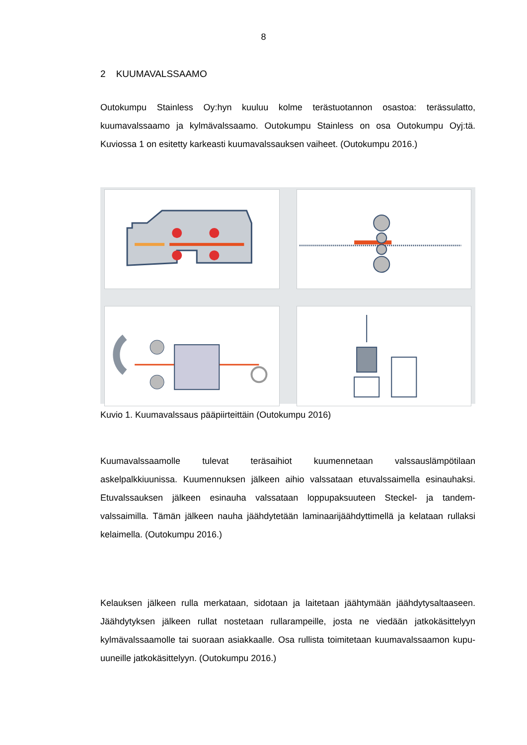8
2 KUUMAVALSSAAMO
Outokumpu Stainless Oy:hyn kuuluu kolme terästuotannon osastoa: terässulatto, kuumavalssaamo ja kylmävalssaamo. Outokumpu Stainless on osa Outokumpu Oyj:tä. Kuviossa 1 on esitetty karkeasti kuumavalssauksen vaiheet. (Outokumpu 2016.)
Kuvio 1. Kuumavalssaus pääpiirteittäin (Outokumpu 2016)
Kuumavalssaamolle tulevat teräsaihiot kuumennetaan valssauslämpötilaan askelpalkkiuunissa. Kuumennuksen jälkeen aihio valssataan etuvalssaimella esinauhaksi. Etuvalssauksen jälkeen esinauha valssataan loppupaksuuteen Steckel- ja tandem-valssaimilla. Tämän jälkeen nauha jäähdytetään laminaarijäähdyttimellä ja kelataan rullaksi kelaimella. (Outokumpu 2016.)
Kelauksen jälkeen rulla merkataan, sidotaan ja laitetaan jäähtymään jäähdytysaltaaseen. Jäähdytyksen jälkeen rullat nostetaan rullarampeille, josta ne viedään jatkokäsittelyyn kylmävalssaamolle tai suoraan asiakkaalle. Osa rullista toimitetaan kuumavalssaamon kupu-uuneille jatkokäsittelyyn. (Outokumpu 2016.)